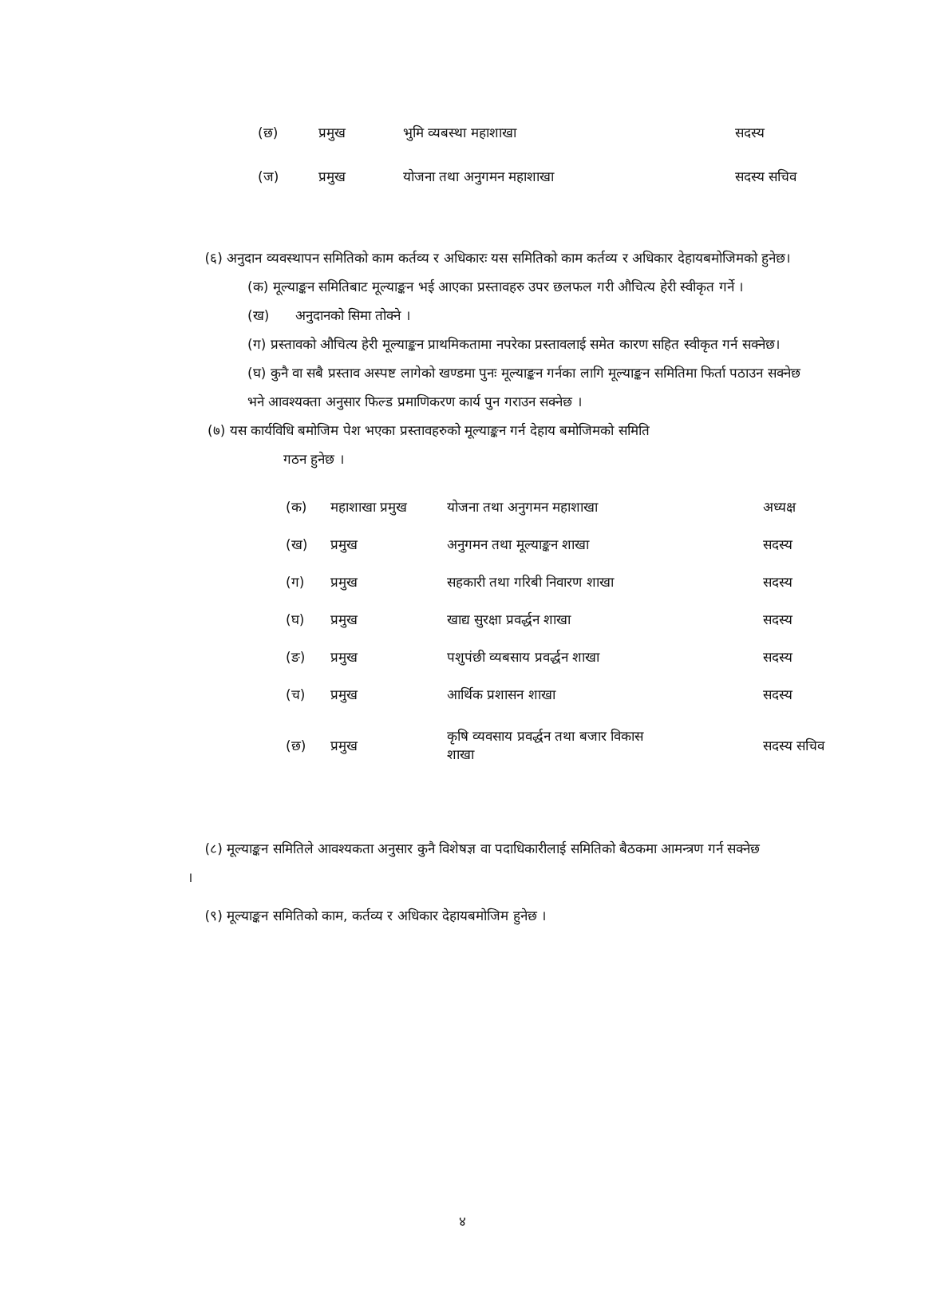| (छ) | प्रमुख | भुमि व्यबस्था महाशाखा | सदस्य |
| (ज) | प्रमुख | योजना तथा अनुगमन महाशाखा | सदस्य सचिव |
(६) अनुदान व्यवस्थापन समितिको काम कर्तव्य र अधिकारः यस समितिको काम कर्तव्य र अधिकार देहायबमोजिमको हुनेछ।
(क) मूल्याङ्कन समितिबाट मूल्याङ्कन भई आएका प्रस्तावहरु उपर छलफल गरी औचित्य हेरी स्वीकृत गर्ने ।
(ख) अनुदानको सिमा तोक्ने ।
(ग) प्रस्तावको औचित्य हेरी मूल्याङ्कन प्राथमिकतामा नपरेका प्रस्तावलाई समेत कारण सहित स्वीकृत गर्न सक्नेछ।
(घ) कुनै वा सबै प्रस्ताव अस्पष्ट लागेको खण्डमा पुनः मूल्याङ्कन गर्नका लागि मूल्याङ्कन समितिमा फिर्ता पठाउन सक्नेछ भने आवश्यक्ता अनुसार फिल्ड प्रमाणिकरण कार्य पुन गराउन सक्नेछ ।
(७) यस कार्यविधि बमोजिम पेश भएका प्रस्तावहरुको मूल्याङ्कन गर्न देहाय बमोजिमको समिति
गठन हुनेछ ।
| (क) | महाशाखा प्रमुख | योजना तथा अनुगमन महाशाखा | अध्यक्ष |
| (ख) | प्रमुख | अनुगमन तथा मूल्याङ्कन शाखा | सदस्य |
| (ग) | प्रमुख | सहकारी तथा गरिबी निवारण शाखा | सदस्य |
| (घ) | प्रमुख | खाद्य सुरक्षा प्रवर्द्धन शाखा | सदस्य |
| (ङ) | प्रमुख | पशुपंछी व्यबसाय प्रवर्द्धन शाखा | सदस्य |
| (च) | प्रमुख | आर्थिक प्रशासन शाखा | सदस्य |
| (छ) | प्रमुख | कृषि व्यवसाय प्रवर्द्धन तथा बजार विकास शाखा | सदस्य सचिव |
(८) मूल्याङ्कन समितिले आवश्यकता अनुसार कुनै विशेषज्ञ वा पदाधिकारीलाई समितिको बैठकमा आमन्त्रण गर्न सक्नेछ ।
(९) मूल्याङ्कन समितिको काम, कर्तव्य र अधिकार देहायबमोजिम हुनेछ ।
४